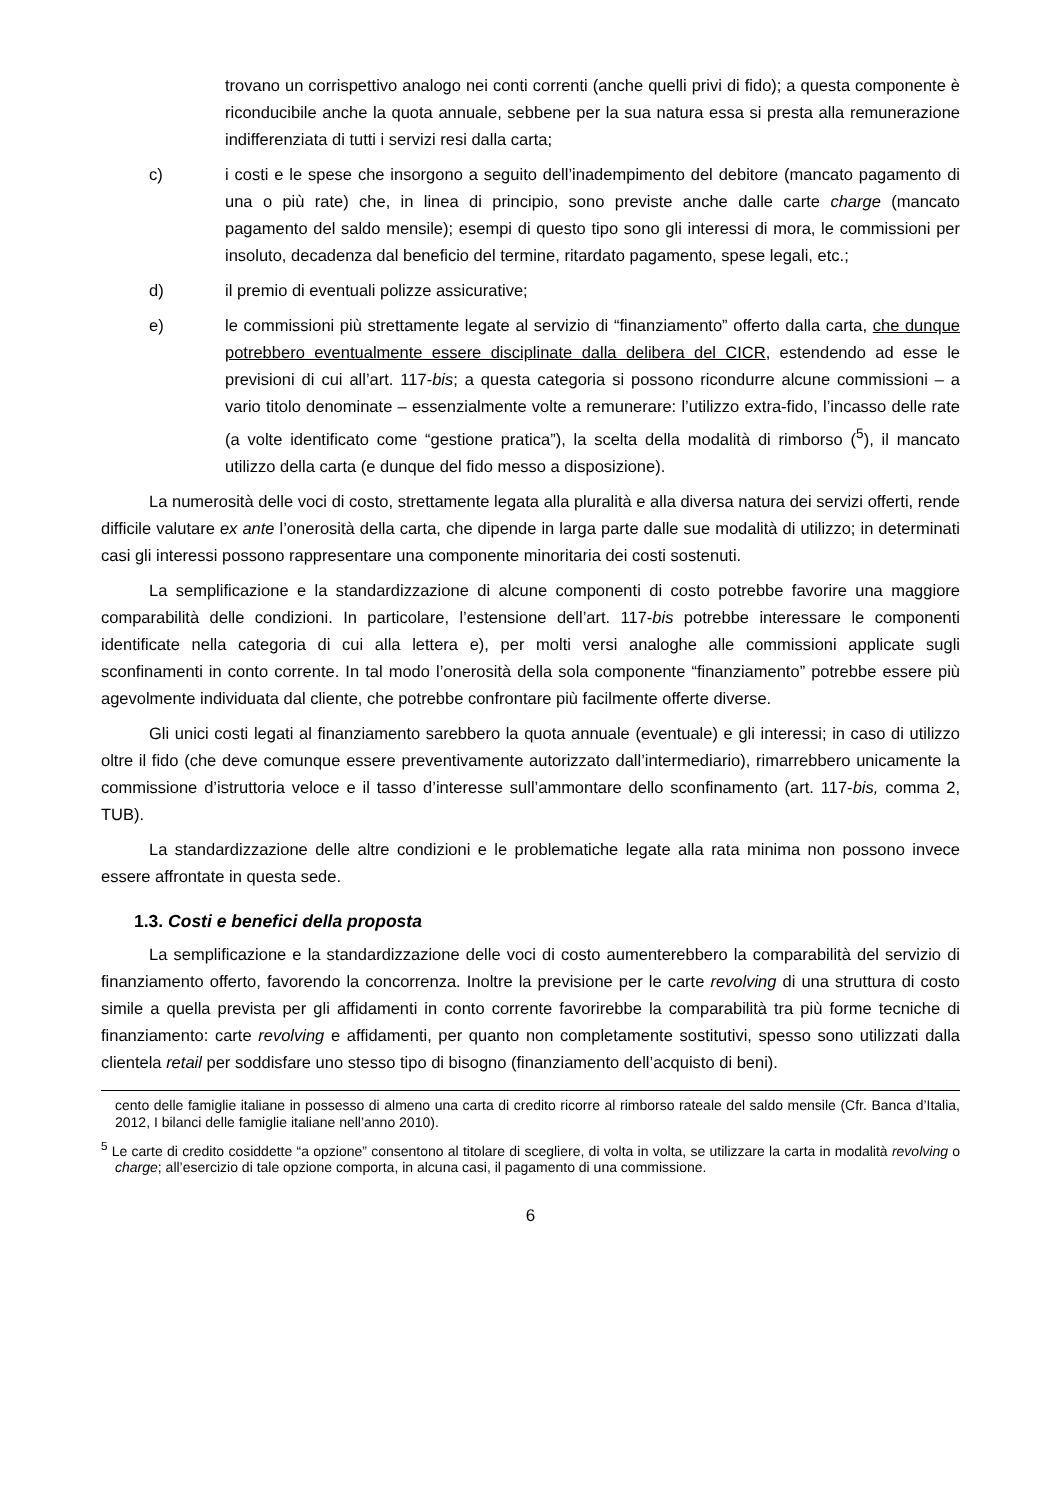trovano un corrispettivo analogo nei conti correnti (anche quelli privi di fido); a questa componente è riconducibile anche la quota annuale, sebbene per la sua natura essa si presta alla remunerazione indifferenziata di tutti i servizi resi dalla carta;
c) i costi e le spese che insorgono a seguito dell’inadempimento del debitore (mancato pagamento di una o più rate) che, in linea di principio, sono previste anche dalle carte charge (mancato pagamento del saldo mensile); esempi di questo tipo sono gli interessi di mora, le commissioni per insoluto, decadenza dal beneficio del termine, ritardato pagamento, spese legali, etc.;
d) il premio di eventuali polizze assicurative;
e) le commissioni più strettamente legate al servizio di “finanziamento” offerto dalla carta, che dunque potrebbero eventualmente essere disciplinate dalla delibera del CICR, estendendo ad esse le previsioni di cui all’art. 117-bis; a questa categoria si possono ricondurre alcune commissioni – a vario titolo denominate – essenzialmente volte a remunerare: l’utilizzo extra-fido, l’incasso delle rate (a volte identificato come “gestione pratica”), la scelta della modalità di rimborso (<sup>5</sup>), il mancato utilizzo della carta (e dunque del fido messo a disposizione).
La numerosità delle voci di costo, strettamente legata alla pluralità e alla diversa natura dei servizi offerti, rende difficile valutare ex ante l’onerosità della carta, che dipende in larga parte dalle sue modalità di utilizzo; in determinati casi gli interessi possono rappresentare una componente minoritaria dei costi sostenuti.
La semplificazione e la standardizzazione di alcune componenti di costo potrebbe favorire una maggiore comparabilità delle condizioni. In particolare, l’estensione dell’art. 117-bis potrebbe interessare le componenti identificate nella categoria di cui alla lettera e), per molti versi analoghe alle commissioni applicate sugli sconfinamenti in conto corrente. In tal modo l’onerosità della sola componente “finanziamento” potrebbe essere più agevolmente individuata dal cliente, che potrebbe confrontare più facilmente offerte diverse.
Gli unici costi legati al finanziamento sarebbero la quota annuale (eventuale) e gli interessi; in caso di utilizzo oltre il fido (che deve comunque essere preventivamente autorizzato dall’intermediario), rimarrebbero unicamente la commissione d’istruttoria veloce e il tasso d’interesse sull’ammontare dello sconfinamento (art. 117-bis, comma 2, TUB).
La standardizzazione delle altre condizioni e le problematiche legate alla rata minima non possono invece essere affrontate in questa sede.
1.3. Costi e benefici della proposta
La semplificazione e la standardizzazione delle voci di costo aumenterebbero la comparabilità del servizio di finanziamento offerto, favorendo la concorrenza. Inoltre la previsione per le carte revolving di una struttura di costo simile a quella prevista per gli affidamenti in conto corrente favorirebbe la comparabilità tra più forme tecniche di finanziamento: carte revolving e affidamenti, per quanto non completamente sostitutivi, spesso sono utilizzati dalla clientela retail per soddisfare uno stesso tipo di bisogno (finanziamento dell’acquisto di beni).
cento delle famiglie italiane in possesso di almeno una carta di credito ricorre al rimborso rateale del saldo mensile (Cfr. Banca d’Italia, 2012, I bilanci delle famiglie italiane nell’anno 2010).
<sup>5</sup> Le carte di credito cosiddette “a opzione” consentono al titolare di scegliere, di volta in volta, se utilizzare la carta in modalità revolving o charge; all’esercizio di tale opzione comporta, in alcuna casi, il pagamento di una commissione.
6